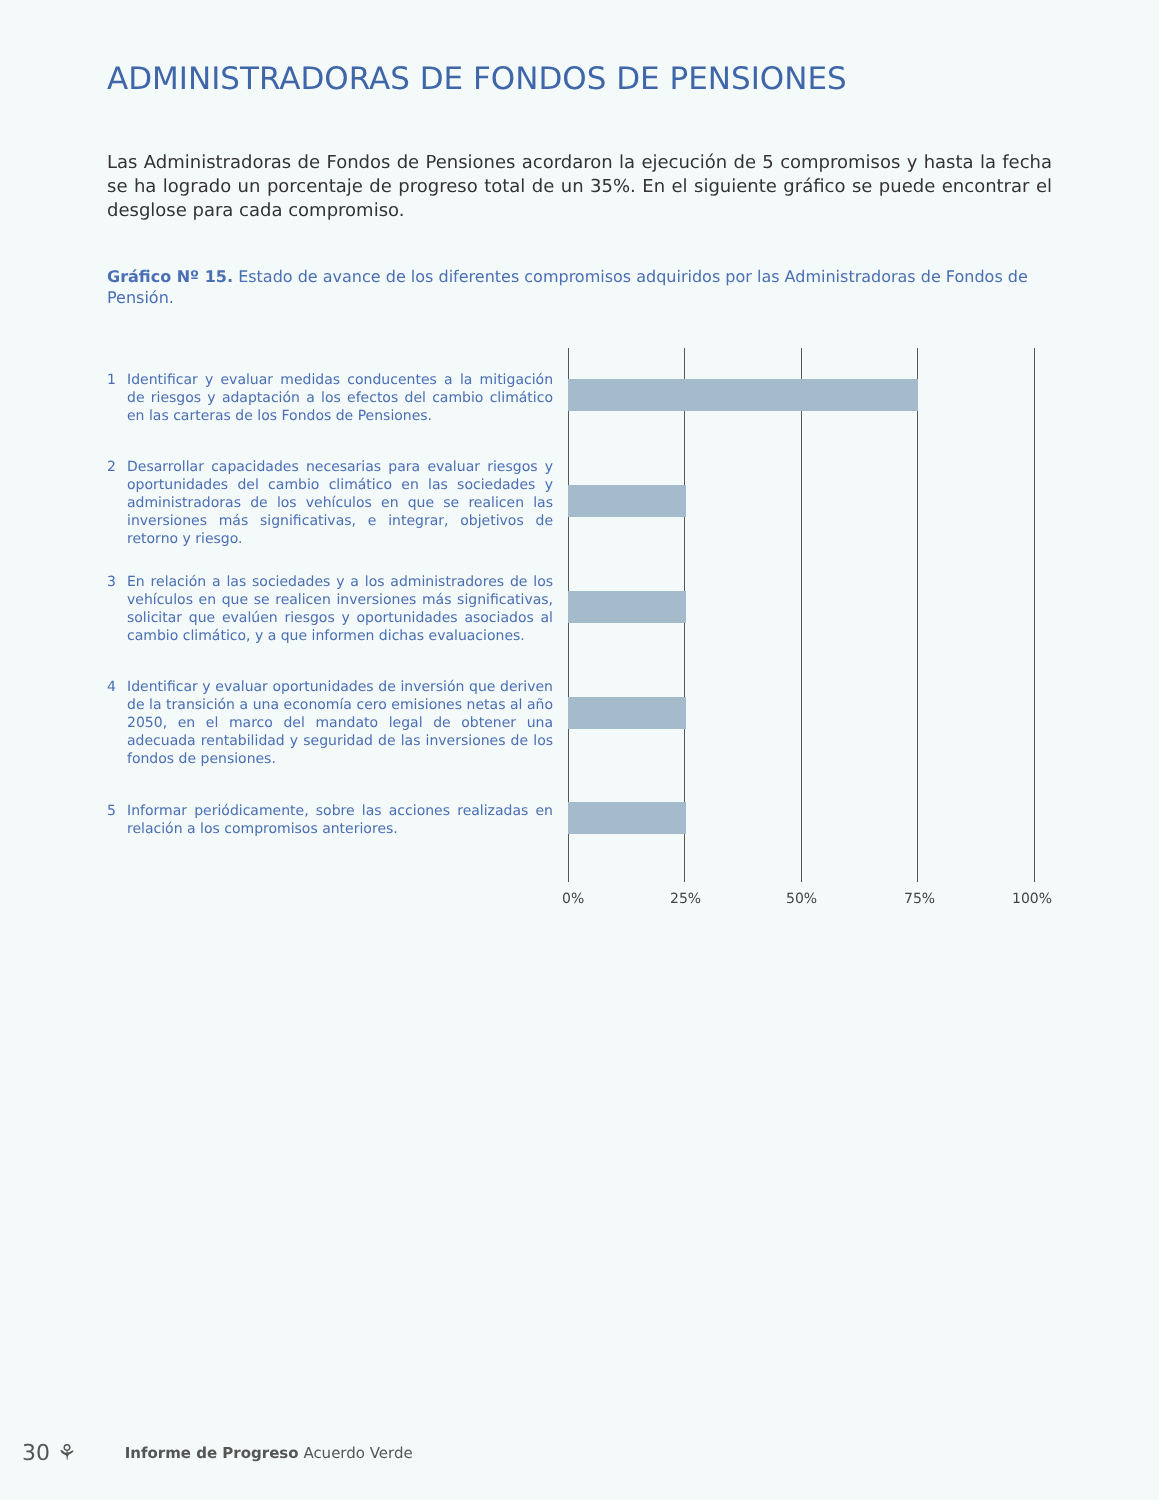ADMINISTRADORAS DE FONDOS DE PENSIONES
Las Administradoras de Fondos de Pensiones acordaron la ejecución de 5 compromisos y hasta la fecha se ha logrado un porcentaje de progreso total de un 35%. En el siguiente gráfico se puede encontrar el desglose para cada compromiso.
Gráfico Nº 15. Estado de avance de los diferentes compromisos adquiridos por las Administradoras de Fondos de Pensión.
1 Identificar y evaluar medidas conducentes a la mitigación de riesgos y adaptación a los efectos del cambio climático en las carteras de los Fondos de Pensiones.
2 Desarrollar capacidades necesarias para evaluar riesgos y oportunidades del cambio climático en las sociedades y administradoras de los vehículos en que se realicen las inversiones más significativas, e integrar, objetivos de retorno y riesgo.
3 En relación a las sociedades y a los administradores de los vehículos en que se realicen inversiones más significativas, solicitar que evalúen riesgos y oportunidades asociados al cambio climático, y a que informen dichas evaluaciones.
4 Identificar y evaluar oportunidades de inversión que deriven de la transición a una economía cero emisiones netas al año 2050, en el marco del mandato legal de obtener una adecuada rentabilidad y seguridad de las inversiones de los fondos de pensiones.
5 Informar periódicamente, sobre las acciones realizadas en relación a los compromisos anteriores.
0% 25% 50% 75% 100%
30 ⚘ Informe de Progreso Acuerdo Verde